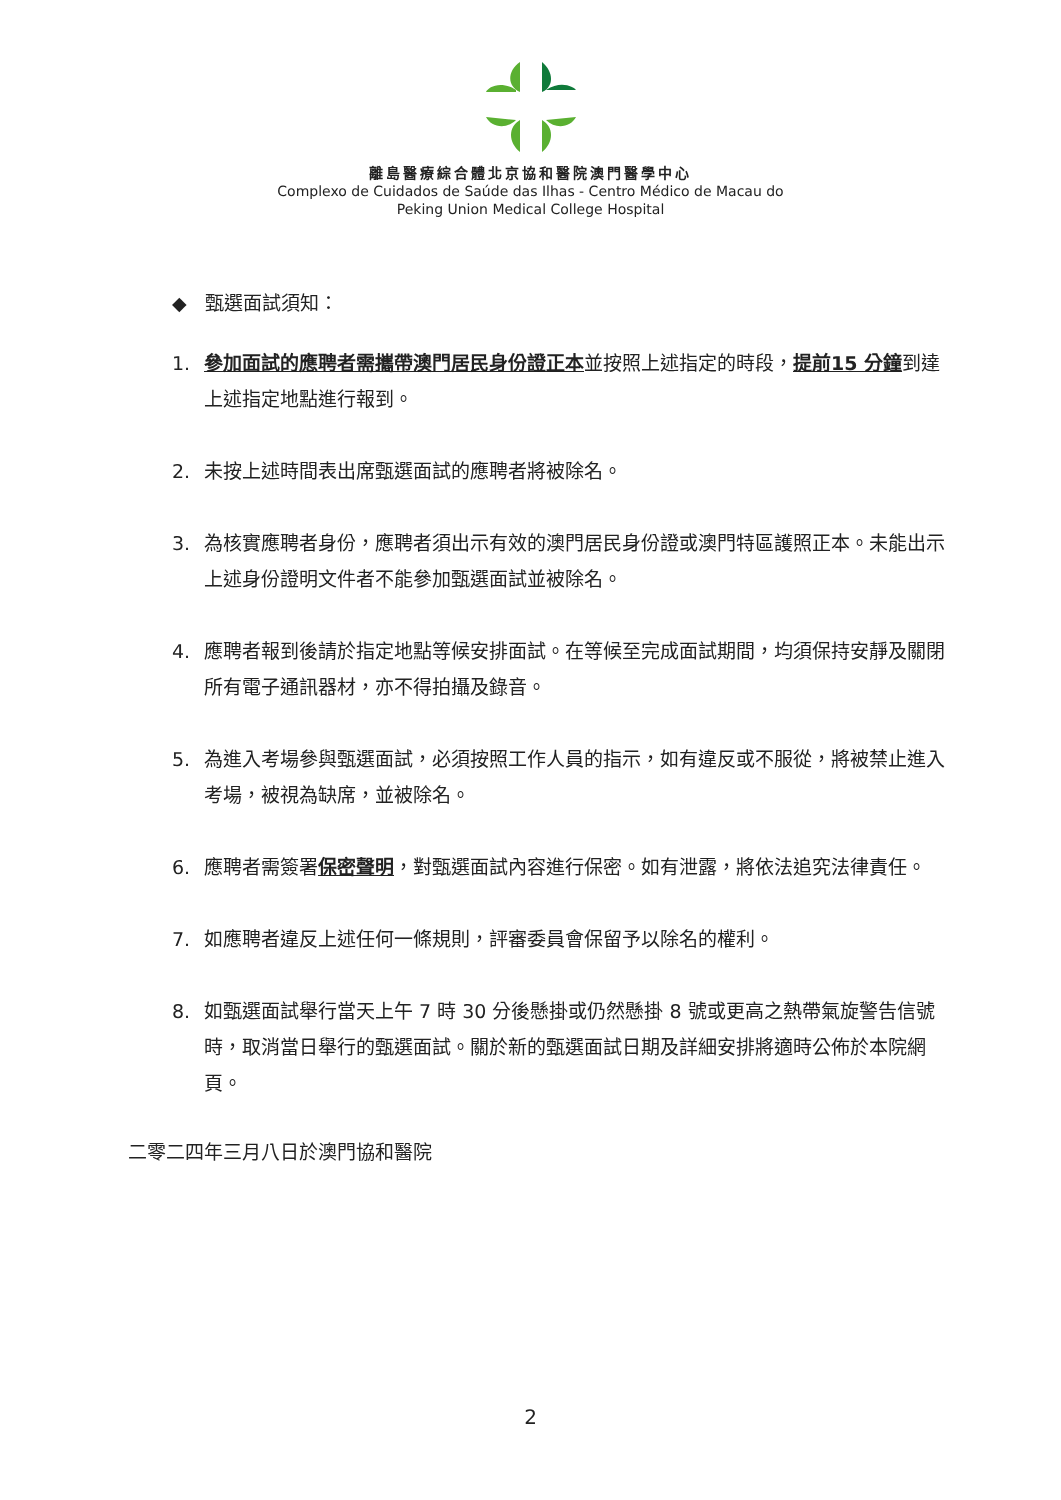離島醫療綜合體北京協和醫院澳門醫學中心
Complexo de Cuidados de Saúde das Ilhas - Centro Médico de Macau do
Peking Union Medical College Hospital
◆ 甄選面試須知：
1. 參加面試的應聘者需攜帶澳門居民身份證正本並按照上述指定的時段，提前15 分鐘到達上述指定地點進行報到。
2. 未按上述時間表出席甄選面試的應聘者將被除名。
3. 為核實應聘者身份，應聘者須出示有效的澳門居民身份證或澳門特區護照正本。未能出示上述身份證明文件者不能參加甄選面試並被除名。
4. 應聘者報到後請於指定地點等候安排面試。在等候至完成面試期間，均須保持安靜及關閉所有電子通訊器材，亦不得拍攝及錄音。
5. 為進入考場參與甄選面試，必須按照工作人員的指示，如有違反或不服從，將被禁止進入考場，被視為缺席，並被除名。
6. 應聘者需簽署保密聲明，對甄選面試內容進行保密。如有泄露，將依法追究法律責任。
7. 如應聘者違反上述任何一條規則，評審委員會保留予以除名的權利。
8. 如甄選面試舉行當天上午 7 時 30 分後懸掛或仍然懸掛 8 號或更高之熱帶氣旋警告信號時，取消當日舉行的甄選面試。關於新的甄選面試日期及詳細安排將適時公佈於本院網頁。
二零二四年三月八日於澳門協和醫院
2